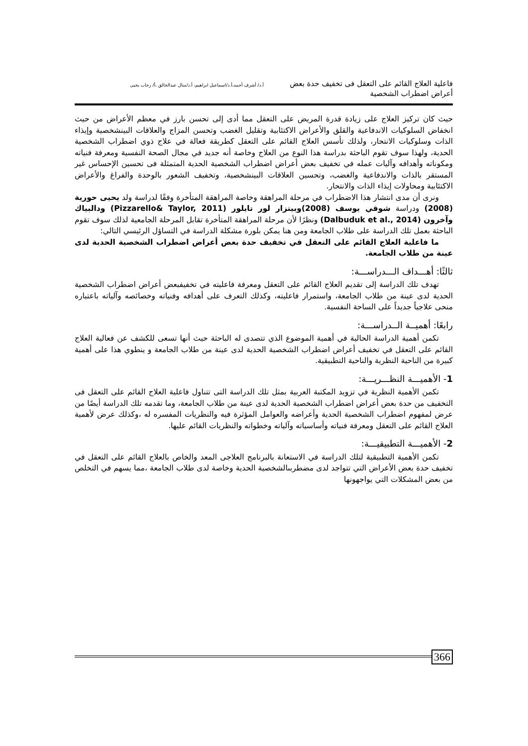فاعلية العلاج القائم على التعقل فى تخفيف حدة بعض أعراض اضطراب الشخصية
أ.د/ أشرف أحمد،أ.د/اسماعيل ابراهيم، أ.د/منال عبدالخالق ،أ/ رحاب يحيى
حيث كان تركيز العلاج على زيادة قدرة المريض على التعقل مما أدى إلى تحسن بارز في معظم الأعراض من حيث انخفاض السلوكيات الاندفاعية والقلق والأعراض الاكتئابية وتقليل الغضب وتحسن المزاج والعلاقات البينشخصية وإيذاء الذات وسلوكيات الانتحار، ولذلك تأسس العلاج القائم على التعقل كطريقة فعالة في علاج ذوي اضطراب الشخصية الحدية، ولهذا سوف تقوم الباحثة بدراسة هذا النوع من العلاج وخاصة أنه جديد في مجال الصحة النفسية ومعرفة فنياته ومكوناته وأهدافه وآليات عمله في تخفيف بعض أعراض اضطراب الشخصية الحدية المتمثلة فى تحسين الإحساس غير المستقر بالذات والاندفاعية والغضب، وتحسين العلاقات البينشخصية، وتخفيف الشعور بالوحدة والفراغ والأعراض الاكتئابية ومحاولات إيذاء الذات والانتحار.
ونرى أن مدى انتشار هذا الاضطراب في مرحلة المراهقة وخاصة المراهقة المتأخرة وفقًا لدراسة ولد يحيى حورية (2008) ودراسة شوقي يوسف (2008)وبيتزار لور تايلور (Pizzarello& Taylor, 2011) ودالبياك وآخرون (Dalbuduk et al., 2014) ونظرًا لأن مرحلة المراهقة المتأخرة تقابل المرحلة الجامعية لذلك سوف تقوم الباحثة بعمل تلك الدراسة على طلاب الجامعة ومن هنا يمكن بلورة مشكلة الدراسة في التساؤل الرئيسي التالي:
ما فاعلية العلاج القائم على التعقل في تخفيف حدة بعض أعراض اضطراب الشخصية الحدية لدى عينة من طلاب الجامعة.
ثالثًا: أهـــداف الـــدراســـة:
تهدف تلك الدراسة إلى تقديم العلاج القائم على التعقل ومعرفة فاعليته في تخفيفبعض أعراض اضطراب الشخصية الحدية لدى عينة من طلاب الجامعة، واستمرار فاعليته، وكذلك التعرف على أهدافه وفنياته وخصائصه وآلياته باعتباره منحى علاجياً جديداً على الساحة النفسية.
رابعًا: أهميــة الــدراســـة:
تكمن أهمية الدراسة الحالية في أهمية الموضوع الذي تتصدى له الباحثة حيث أنها تسعى للكشف عن فعالية العلاج القائم على التعقل في تخفيف أعراض اضطراب الشخصية الحدية لدى عينة من طلاب الجامعة و ينطوي هذا على أهمية كبيرة من الناحية النظرية والناحية التطبيقية.
1- الأهميـــة النظـــريـــة:
تكمن الأهمية النظرية في تزويد المكتبة العربية بمثل تلك الدراسة التى تتناول فاعلية العلاج القائم على التعقل فى التخفيف من حدة بعض أعراض اضطراب الشخصية الحدية لدى عينة من طلاب الجامعة، وما تقدمه تلك الدراسة أيضًا من عرض لمفهوم اضطراب الشخصية الحدية وأعراضه والعوامل المؤثرة فيه والنظريات المفسره له ،وكذلك عرض لأهمية العلاج القائم على التعقل ومعرفة فنياته وأساسياته وآلياته وخطواته والنظريات القائم عليها.
2- الأهميـــة التطبيقيـــة:
تكمن الأهمية التطبيقية لتلك الدراسة في الاستعانة بالبرنامج العلاجى المعد والخاص بالعلاج القائم على التعقل في تخفيف حدة بعض الأعراض التي تتواجد لدى مضطربىالشخصية الحدية وخاصة لدى طلاب الجامعة ،مما يسهم في التخلص من بعض المشكلات التي يواجهونها
366